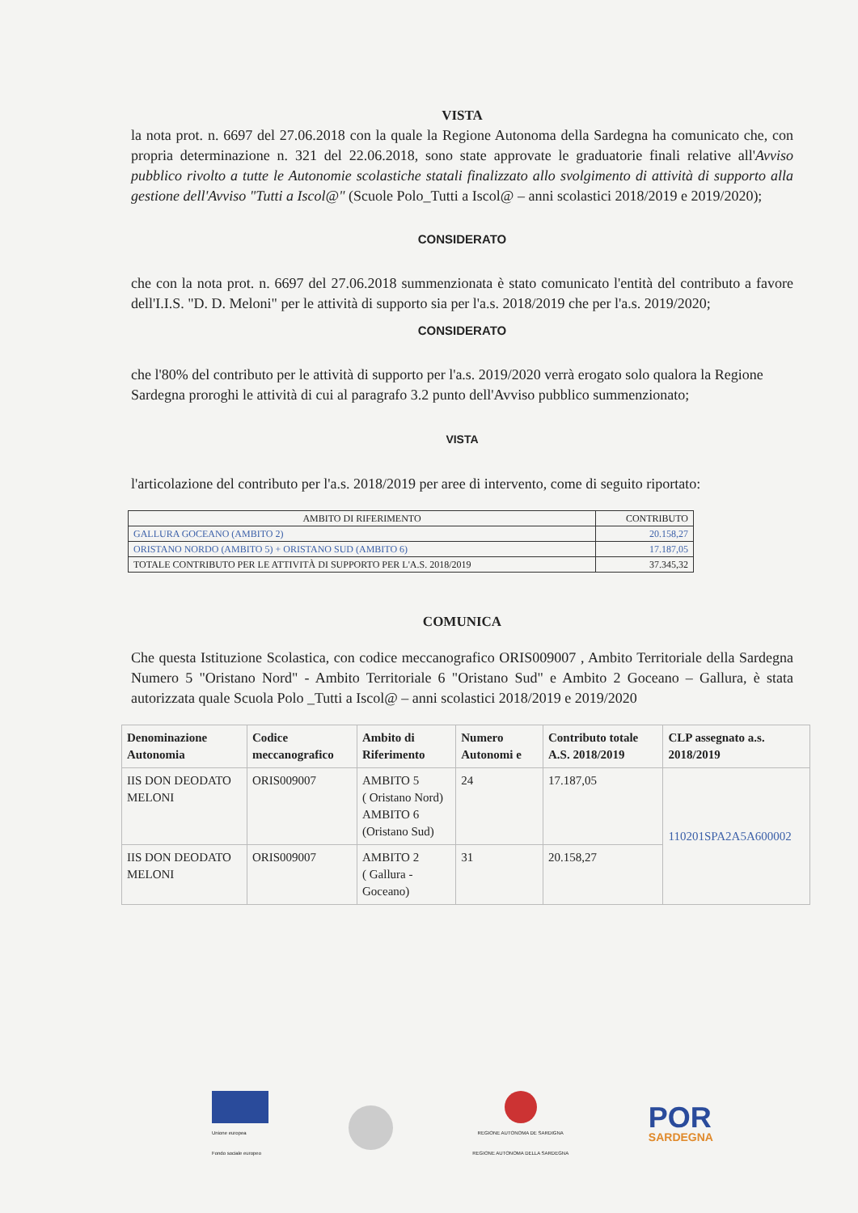VISTA
la nota prot. n. 6697 del 27.06.2018 con la quale la Regione Autonoma della Sardegna ha comunicato che, con propria determinazione n. 321 del 22.06.2018, sono state approvate le graduatorie finali relative all'Avviso pubblico rivolto a tutte le Autonomie scolastiche statali finalizzato allo svolgimento di attività di supporto alla gestione dell'Avviso "Tutti a Iscol@" (Scuole Polo_Tutti a Iscol@ – anni scolastici 2018/2019 e 2019/2020);
CONSIDERATO
che con la nota prot. n. 6697 del 27.06.2018 summenzionata è stato comunicato l'entità del contributo a favore dell'I.I.S. "D. D. Meloni" per le attività di supporto sia per l'a.s. 2018/2019 che per l'a.s. 2019/2020;
CONSIDERATO
che l'80% del contributo per le attività di supporto per l'a.s. 2019/2020 verrà erogato solo qualora la Regione Sardegna proroghi le attività di cui al paragrafo 3.2 punto dell'Avviso pubblico summenzionato;
VISTA
l'articolazione del contributo per l'a.s. 2018/2019 per aree di intervento, come di seguito riportato:
| AMBITO DI RIFERIMENTO | CONTRIBUTO |
| GALLURA GOCEANO (AMBITO 2) | 20.158,27 |
| ORISTANO NORDO (AMBITO 5) + ORISTANO SUD (AMBITO 6) | 17.187,05 |
| TOTALE CONTRIBUTO PER LE ATTIVITÀ DI SUPPORTO PER L'A.S. 2018/2019 | 37.345,32 |
COMUNICA
Che questa Istituzione Scolastica, con codice meccanografico ORIS009007 , Ambito Territoriale della Sardegna Numero 5 "Oristano Nord" - Ambito Territoriale 6 "Oristano Sud" e Ambito 2 Goceano – Gallura, è stata autorizzata quale Scuola Polo _Tutti a Iscol@ – anni scolastici 2018/2019 e 2019/2020
| Denominazione Autonomia | Codice meccanografico | Ambito di Riferimento | Numero Autonomi e | Contributo totale A.S. 2018/2019 | CLP assegnato a.s. 2018/2019 |
| --- | --- | --- | --- | --- | --- |
| IIS DON DEODATO MELONI | ORIS009007 | AMBITO 5 ( Oristano Nord) AMBITO 6 (Oristano Sud) | 24 | 17.187,05 | 110201SPA2A5A600002 |
| IIS DON DEODATO MELONI | ORIS009007 | AMBITO 2 ( Gallura - Goceano) | 31 | 20.158,27 | |
Unione europea
Fondo sociale europeo
REGIONE AUTONOMA DE SARDIGNA
REGIONE AUTONOMA DELLA SARDEGNA
POR
SARDEGNA